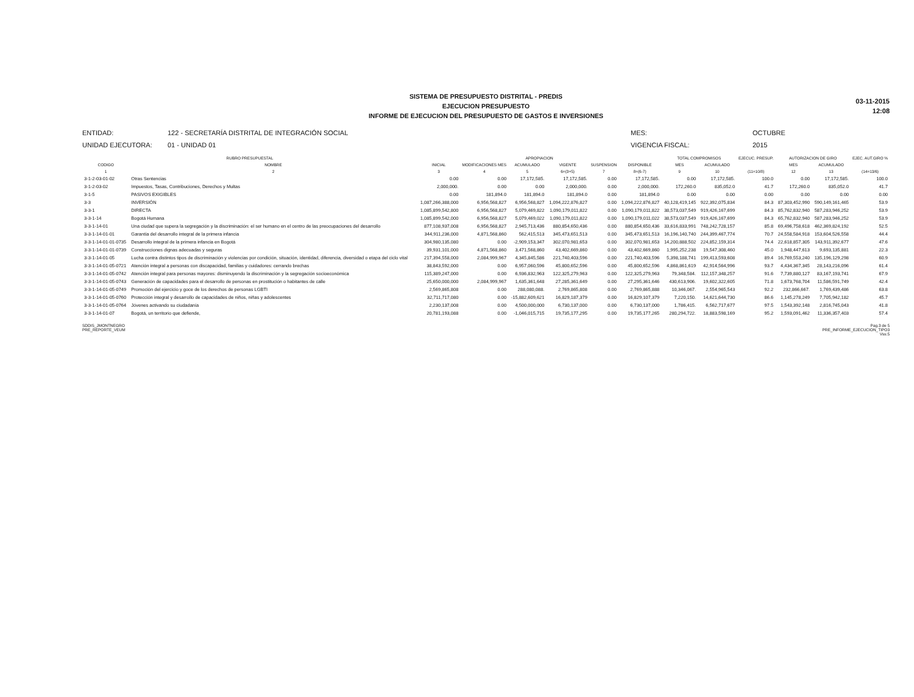SISTEMA DE PRESUPUESTO DISTRITAL - PREDIS
EJECUCION PRESUPUESTO
INFORME DE EJECUCION DEL PRESUPUESTO DE GASTOS E INVERSIONES
03-11-2015
12:08
ENTIDAD:
122 - SECRETARÍA DISTRITAL DE INTEGRACIÓN SOCIAL
MES:
OCTUBRE
UNIDAD EJECUTORA:
01 - UNIDAD 01
VIGENCIA FISCAL:
2015
| RUBRO PRESUPUESTAL | | APROPIACION | | | | | | TOTAL COMPROMISOS | | EJECUC. PRESUP. | AUTORIZACION DE GIRO | | EJEC. AUT.GIRO % |
| --- | --- | --- | --- | --- | --- | --- | --- | --- | --- | --- | --- | --- | --- |
| CODIGO | NOMBRE | INICIAL | MODIFICACIONES MES | ACUMULADO | VIGENTE | SUSPENSION | DISPONIBLE | MES | ACUMULADO | | MES | ACUMULADO | |
| 1 | 2 | 3 | 4 | 5 | 6=(3+5) | 7 | 8=(6-7) | 9 | 10 | (11=10/8) | 12 | 13 | (14=13/6) |
| 3-1-2-03-01-02 | Otras Sentencias | 0.00 | 0.00 | 17,172,585. | 17,172,585. | 0.00 | 17,172,585. | 0.00 | 17,172,585. | 100.0 | 0.00 | 17,172,585. | 100.0 |
| 3-1-2-03-02 | Impuestos, Tasas, Contribuciones, Derechos y Multas | 2,000,000. | 0.00 | 0.00 | 2,000,000. | 0.00 | 2,000,000. | 172,260.0 | 835,052.0 | 41.7 | 172,260.0 | 835,052.0 | 41.7 |
| 3-1-5 | PASIVOS EXIGIBLES | 0.00 | 181,894.0 | 181,894.0 | 181,894.0 | 0.00 | 181,894.0 | 0.00 | 0.00 | 0.00 | 0.00 | 0.00 | 0.00 |
| 3-3 | INVERSIÓN | 1,087,266,388,000 | 6,956,568,827 | 6,956,568,827 | 1,094,222,876,827 | 0.00 | 1,094,222,876,827 | 40,128,419,145 | 922,392,075,834 | 84.3 | 87,303,452,990 | 590,149,161,465 | 53.9 |
| 3-3-1 | DIRECTA | 1,085,899,542,800 | 6,956,568,827 | 5,079,469,822 | 1,090,179,011,822 | 0.00 | 1,090,179,011,822 | 38,573,037,549 | 919,426,167,699 | 84.3 | 85,762,832,940 | 587,283,946,252 | 53.9 |
| 3-3-1-14 | Bogotá Humana | 1,085,899,542,000 | 6,956,568,827 | 5,079,469,022 | 1,090,179,011,822 | 0.00 | 1,090,179,011,022 | 38,573,037,549 | 919,426,167,699 | 84.3 | 65,762,832,940 | 587,283,946,252 | 53.9 |
| 3-3-1-14-01 | Una ciudad que supera la segregación y la discriminación: el ser humano en el centro de las preocupaciones del desarrollo | 877,108,937,008 | 6,956,568,827 | 2,945,713,436 | 880,854,650,436 | 0.00 | 880,854,650,436 | 33,616,833,991 | 748,242,728,157 | 85.8 | 69,496,758,618 | 462,369,824,192 | 52.5 |
| 3-3-1-14-01-01 | Garantía del desarrollo integral de la primera infancia | 344,911,236,000 | 4,871,568,860 | 562,415,513 | 345,473,651,513 | 0.00 | 345,473,651,513 | 16,196,140,740 | 244,399,467,774 | 70.7 | 24,558,584,918 | 153,604,526,558 | 44.4 |
| 3-3-1-14-01-01-0735 | Desarrollo integral de la primera infancia en Bogotá | 304,980,135,080 | 0.00 | -2,909,153,347 | 302,070,981,653 | 0.00 | 302,070,981,653 | 14,200,888,502 | 224,852,159,314 | 74.4 | 22,618,857,305 | 143,911,392,677 | 47.6 |
| 3-3-1-14-01-01-0739 | Construcciones dignas adecuadas y seguras | 39,931,101,000 | 4,871,568,860 | 3,471,568,860 | 43,402,669,860 | 0.00 | 43,402,669,860 | 1,995,252,238 | 19,547,308,460 | 45.0 | 1,948,447,613 | 9,693,135,881 | 22.3 |
| 3-3-1-14-01-05 | Lucha contra distintos tipos de discriminación y violencias por condición, situación, identidad, diferencia, diversidad o etapa del ciclo vital | 217,394,558,000 | 2,084,999,967 | 4,345,845,586 | 221,740,403,596 | 0.00 | 221,740,403,596 | 5,398,188,741 | 199,413,593,608 | 89.4 | 16,769,553,240 | 135,196,129,298 | 60.9 |
| 3-3-1-14-01-05-0721 | Atención integral a personas con discapacidad, familias y cuidadores: cerrando brechas | 38,843,592,000 | 0.00 | 6,957,060,596 | 45,800,652,596 | 0.00 | 45,800,652,596 | 4,868,861,619 | 42,914,564,996 | 93.7 | 4,434,367,345 | 28,143,216,096 | 61.4 |
| 3-3-1-14-01-05-0742 | Atención integral para personas mayores: disminuyendo la discriminación y la segregación socioeconómica | 115,389,247,000 | 0.00 | 6,936,832,963 | 122,325,279,963 | 0.00 | 122,325,279,963 | 79,348,584. | 112,157,348,257 | 91.6 | 7,739,880,127 | 83,167,193,741 | 67.9 |
| 3-3-1-14-01-05-0743 | Generación de capacidades para el desarrollo de personas en prostitución o habitantes de calle | 25,650,000,000 | 2,084,999,967 | 1,635,361,648 | 27,285,361,649 | 0.00 | 27,295,361,646 | 430,613,906. | 19,602,322,605 | 71.8 | 1,673,768,704 | 11,586,591,749 | 42.4 |
| 3-3-1-14-01-05-0749 | Promoción del ejercicio y goce de los derechos de personas LGBTI | 2,569,865,808 | 0.00 | 288,080,088. | 2,769,865,808 | 0.00 | 2,769,865,888 | 10,346,067. | 2,554,965,543 | 92.2 | 232,866,667. | 1,769,439,486 | 63.8 |
| 3-3-1-14-01-05-0760 | Protección integral y desarrollo de capacidades de niños, niñas y adolescentes | 32,711,717,080 | 0.00 | -15,882,609,621 | 16,829,187,379 | 0.00 | 16,829,107,379 | 7,220,150. | 14,621,644,730 | 86.6 | 1,145,278,249 | 7,705,942,182 | 45.7 |
| 3-3-1-14-01-05-0764 | Jóvenes activando su ciudadanía | 2,230,137,008 | 0.00 | 4,500,000,000 | 6,730,137,000 | 0.00 | 6,730,137,000 | 1,786,415. | 6,562,717,677 | 97.5 | 1,543,392,148 | 2,816,745,043 | 41.8 |
| 3-3-1-14-01-07 | Bogotá, un territorio que defiende, | 20,781,193,088 | 0.00 | -1,046,015,715 | 19,735,177,295 | 0.00 | 19,735,177,265 | 280,294,722. | 18,883,598,169 | 95.2 | 1,593,091,462 | 11,336,357,403 | 57.4 |
SDDIS_JMONTNEGRO
PRE_REPORTE_VEUM
Pag.3 de 5
PRE_INFORME_EJECUCION_TIPO3
Vss:5